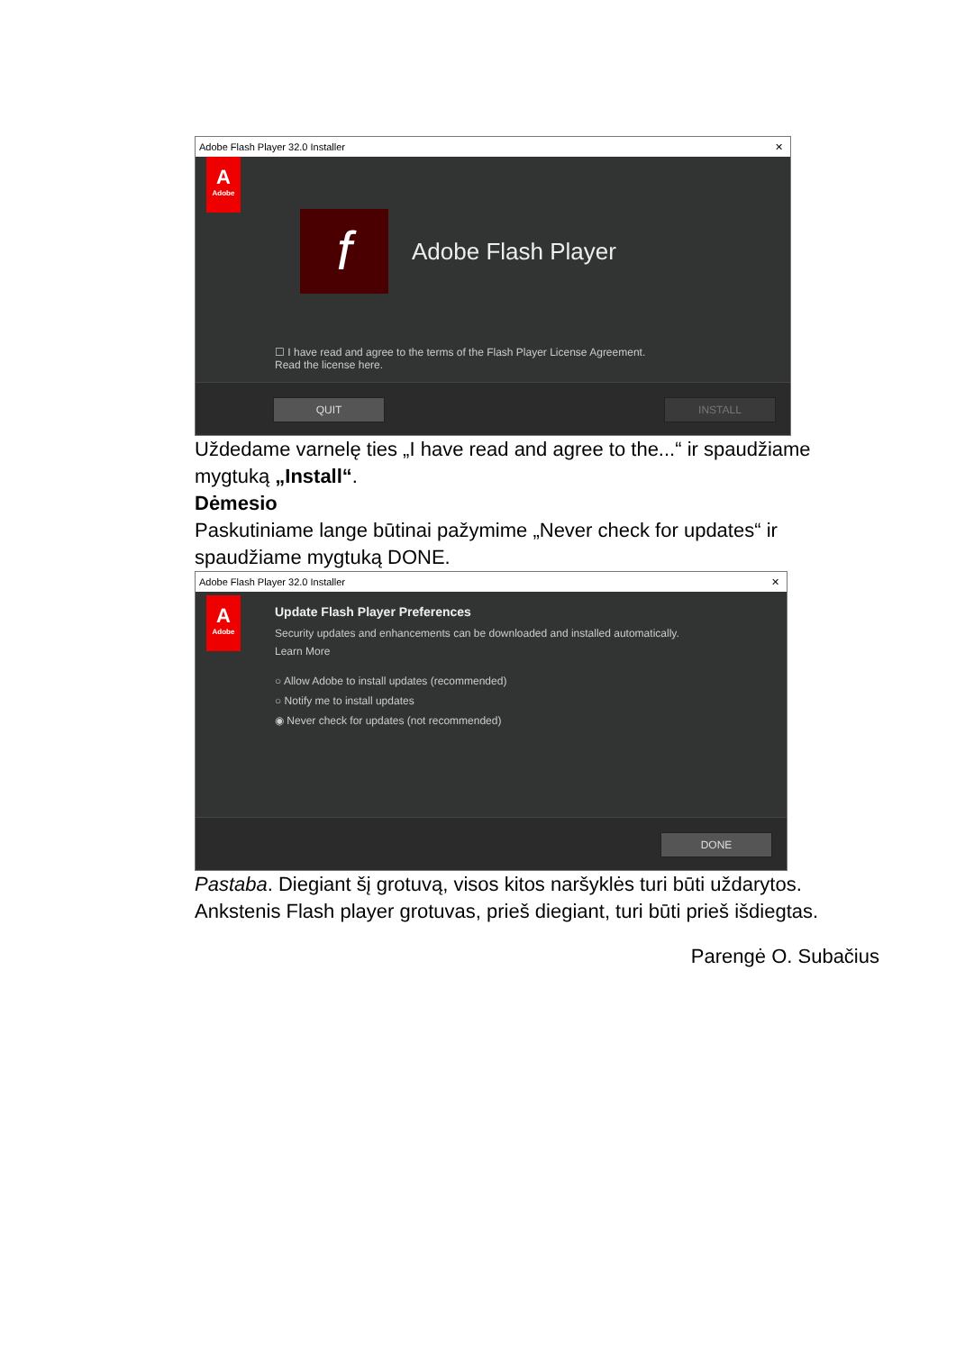Adobe Flash Player 32.0 Installer ✕
A
Adobe
f Adobe Flash Player
☐ I have read and agree to the terms of the Flash Player License Agreement.
Read the license here.
QUIT INSTALL
Uždedame varnelę ties „I have read and agree to the...“ ir spaudžiame mygtuką „Install“.
Dėmesio
Paskutiniame lange būtinai pažymime „Never check for updates“ ir spaudžiame mygtuką DONE.
Adobe Flash Player 32.0 Installer ✕
A
Adobe
Update Flash Player Preferences
Security updates and enhancements can be downloaded and installed automatically.
Learn More
○ Allow Adobe to install updates (recommended)
○ Notify me to install updates
◉ Never check for updates (not recommended)
DONE
Pastaba. Diegiant šį grotuvą, visos kitos naršyklės turi būti uždarytos. Ankstenis Flash player grotuvas, prieš diegiant, turi būti prieš išdiegtas.
Parengė O. Subačius